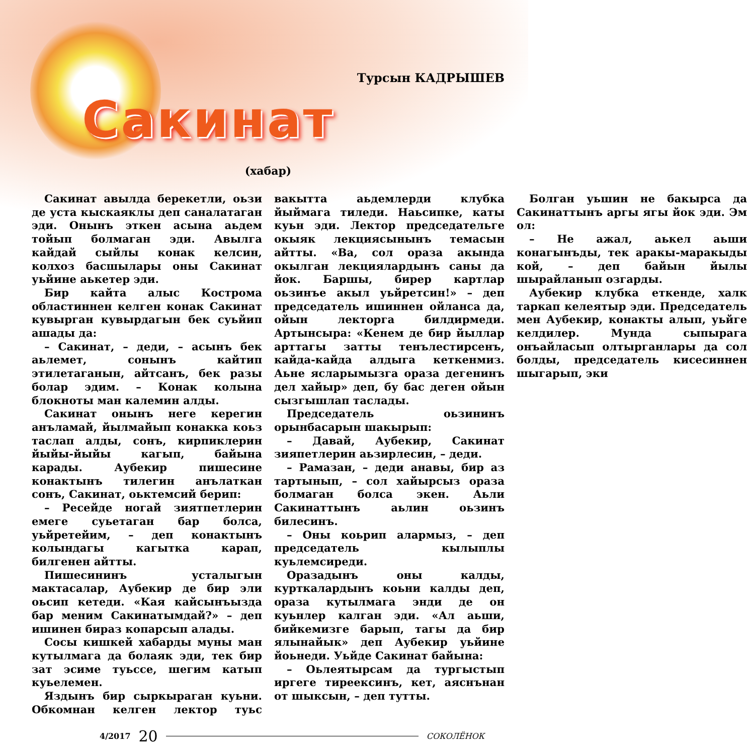Турсын КАДРЫШЕВ
Сакинат
(хабар)
Сакинат авылда берекетли, оьзи де уста кыскаяклы деп саналатаган эди. Онынъ эткен асына аьдем тойып болмаган эди. Авылга кайдай сыйлы конак келсин, колхоз басшылары оны Сакинат уьйине аькетер эди.
Бир кайта алыс Кострома областиннен келген конак Сакинат кувырган кувырдагын бек суьйип ашады да:
– Сакинат, – деди, – асынъ бек аьлемет, сонынъ кайтип этилетаганын, айтсанъ, бек разы болар эдим. – Конак колына блокноты ман калемин алды.
Сакинат онынъ неге керегин анъламай, йылмайып конакка коьз таслап алды, сонъ, кирпиклерин йыйы-йыйы кагып, байына карады. Аубекир пишесине конактынъ тилегин анълаткан сонъ, Сакинат, оьктемсий берип:
– Ресейде ногай зиятпетлерин емеге суьетаган бар болса, уьйретейим, – деп конактынъ колындагы кагытка карап, билгенен айтты.
Пишесининъ усталыгын мактасалар, Аубекир де бир эли оьсип кетеди. «Кая кайсынъызда бар меним Сакинатымдай?» – деп ишинен бираз копарсып алады.
Сосы кишкей хабарды муны ман кутылмага да болаяк эди, тек бир зат эсиме туьссе, шегим катып куьелемен.
Яздынъ бир сыркыраган куьни. Обкомнан келген лектор туьс вакытта аьдемлерди клубка йыймага тиледи. Наьсипке, каты куьн эди. Лектор председательге окыяк лекциясынынъ темасын айтты. «Ва, сол ораза акында окылган лекциялардынъ саны да йок. Баршы, бирер картлар оьзинъе акыл уьйретсин!» – деп председатель ишиннен ойланса да, ойын лекторга билдирмеди. Артынсыра: «Кенем де бир йыллар арттагы затты тенълестирсенъ, кайда-кайда алдыга кеткенмиз. Аьне ясларымызга ораза дегенинъ дел хайыр» деп, бу бас деген ойын сызгышлап таслады.
Председатель оьзининъ орынбасарын шакырып:
– Давай, Аубекир, Сакинат зияпетлерин аьзирлесин, – деди.
– Рамазан, – деди анавы, бир аз тартынып, – сол хайырсыз ораза болмаган болса экен. Аьли Сакинаттынъ аьлин оьзинъ билесинъ.
– Оны коьрип алармыз, – деп председатель кылыплы куьлемсиреди.
Оразадынъ оны калды, курткалардынъ коьни калды деп, ораза кутылмага энди де он куьнлер калган эди. «Ал аьши, бийкемизге барып, тагы да бир ялынайык» деп Аубекир уьйине йоьнеди. Уьйде Сакинат байына:
– Оьлеятырсам да тургыстып иргеге тиреексинъ, кет, аяснънан от шыксын, – деп тутты.
Болган уьшин не бакырса да Сакинаттынъ аргы ягы йок эди. Эм ол:
– Не ажал, аькел аьши конагынъды, тек аракы-маракыды кой, – деп байын йылы шырайланып озгарды.
Аубекир клубка еткенде, халк таркап келеятыр эди. Председатель мен Аубекир, конакты алып, уьйге келдилер. Мунда сыпырага онъайласып олтырганлары да сол болды, председатель кисесиннен шыгарып, эки
4/2017 20 СОКОЛЁНОК